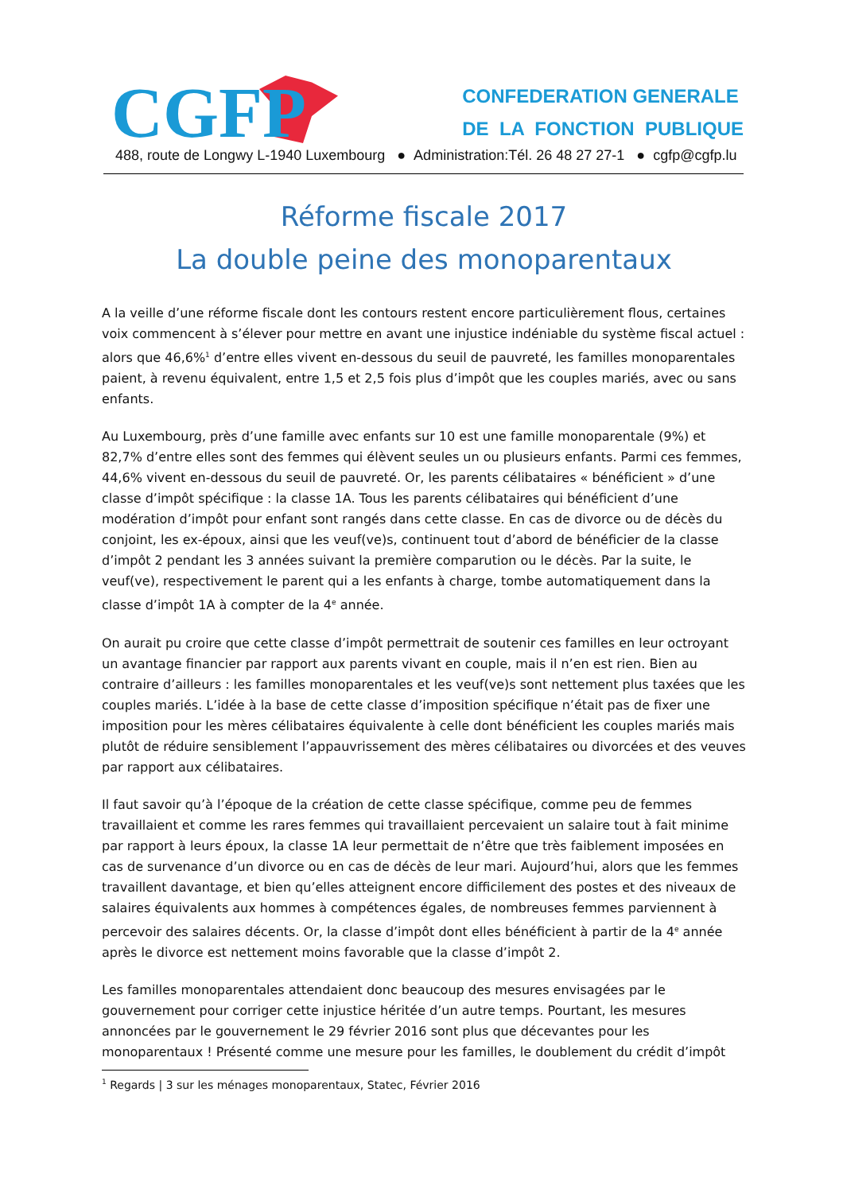CGFP
CONFEDERATION GENERALE
DE LA FONCTION PUBLIQUE
488, route de Longwy L-1940 Luxembourg ● Administration:Tél. 26 48 27 27-1 ● cgfp@cgfp.lu
Réforme fiscale 2017
La double peine des monoparentaux
A la veille d’une réforme fiscale dont les contours restent encore particulièrement flous, certaines voix commencent à s’élever pour mettre en avant une injustice indéniable du système fiscal actuel : alors que 46,6%<sup>1</sup> d’entre elles vivent en-dessous du seuil de pauvreté, les familles monoparentales paient, à revenu équivalent, entre 1,5 et 2,5 fois plus d’impôt que les couples mariés, avec ou sans enfants.
Au Luxembourg, près d’une famille avec enfants sur 10 est une famille monoparentale (9%) et 82,7% d’entre elles sont des femmes qui élèvent seules un ou plusieurs enfants. Parmi ces femmes, 44,6% vivent en-dessous du seuil de pauvreté. Or, les parents célibataires « bénéficient » d’une classe d’impôt spécifique : la classe 1A. Tous les parents célibataires qui bénéficient d’une modération d’impôt pour enfant sont rangés dans cette classe. En cas de divorce ou de décès du conjoint, les ex-époux, ainsi que les veuf(ve)s, continuent tout d’abord de bénéficier de la classe d’impôt 2 pendant les 3 années suivant la première comparution ou le décès. Par la suite, le veuf(ve), respectivement le parent qui a les enfants à charge, tombe automatiquement dans la classe d’impôt 1A à compter de la 4<sup>e</sup> année.
On aurait pu croire que cette classe d’impôt permettrait de soutenir ces familles en leur octroyant un avantage financier par rapport aux parents vivant en couple, mais il n’en est rien. Bien au contraire d’ailleurs : les familles monoparentales et les veuf(ve)s sont nettement plus taxées que les couples mariés. L’idée à la base de cette classe d’imposition spécifique n’était pas de fixer une imposition pour les mères célibataires équivalente à celle dont bénéficient les couples mariés mais plutôt de réduire sensiblement l’appauvrissement des mères célibataires ou divorcées et des veuves par rapport aux célibataires.
Il faut savoir qu’à l’époque de la création de cette classe spécifique, comme peu de femmes travaillaient et comme les rares femmes qui travaillaient percevaient un salaire tout à fait minime par rapport à leurs époux, la classe 1A leur permettait de n’être que très faiblement imposées en cas de survenance d’un divorce ou en cas de décès de leur mari. Aujourd’hui, alors que les femmes travaillent davantage, et bien qu’elles atteignent encore difficilement des postes et des niveaux de salaires équivalents aux hommes à compétences égales, de nombreuses femmes parviennent à percevoir des salaires décents. Or, la classe d’impôt dont elles bénéficient à partir de la 4<sup>e</sup> année après le divorce est nettement moins favorable que la classe d’impôt 2.
Les familles monoparentales attendaient donc beaucoup des mesures envisagées par le gouvernement pour corriger cette injustice héritée d’un autre temps. Pourtant, les mesures annoncées par le gouvernement le 29 février 2016 sont plus que décevantes pour les monoparentaux ! Présenté comme une mesure pour les familles, le doublement du crédit d’impôt
<sup>1</sup> Regards | 3 sur les ménages monoparentaux, Statec, Février 2016